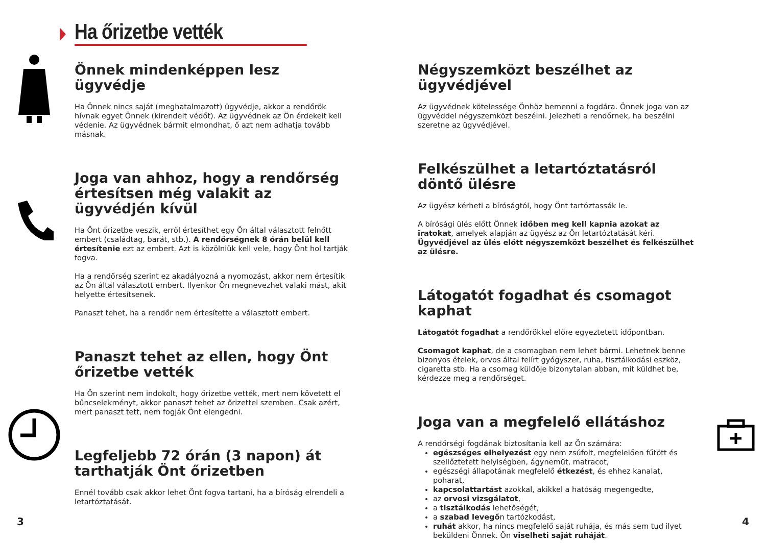Ha őrizetbe vették
Önnek mindenképpen lesz ügyvédje
Ha Önnek nincs saját (meghatalmazott) ügyvédje, akkor a rendőrök hívnak egyet Önnek (kirendelt védőt). Az ügyvédnek az Ön érdekeit kell védenie. Az ügyvédnek bármit elmondhat, ő azt nem adhatja tovább másnak.
Joga van ahhoz, hogy a rendőrség értesítsen még valakit az ügyvédjén kívül
Ha Önt őrizetbe veszik, erről értesíthet egy Ön által választott felnőtt embert (családtag, barát, stb.). A rendőrségnek 8 órán belül kell értesítenie ezt az embert. Azt is közölniük kell vele, hogy Önt hol tartják fogva.
Ha a rendőrség szerint ez akadályozná a nyomozást, akkor nem értesítik az Ön által választott embert. Ilyenkor Ön megnevezhet valaki mást, akit helyette értesítsenek.
Panaszt tehet, ha a rendőr nem értesítette a választott embert.
Panaszt tehet az ellen, hogy Önt őrizetbe vették
Ha Ön szerint nem indokolt, hogy őrizetbe vették, mert nem követett el bűncselekményt, akkor panaszt tehet az őrizettel szemben. Csak azért, mert panaszt tett, nem fogják Önt elengedni.
Legfeljebb 72 órán (3 napon) át tarthatják Önt őrizetben
Ennél tovább csak akkor lehet Önt fogva tartani, ha a bíróság elrendeli a letartóztatását.
Négyszemközt beszélhet az ügyvédjével
Az ügyvédnek kötelessége Önhöz bemenni a fogdára. Önnek joga van az ügyvéddel négyszemközt beszélni. Jelezheti a rendőrnek, ha beszélni szeretne az ügyvédjével.
Felkészülhet a letartóztatásról döntő ülésre
Az ügyész kérheti a bíróságtól, hogy Önt tartóztassák le.
A bírósági ülés előtt Önnek időben meg kell kapnia azokat az iratokat, amelyek alapján az ügyész az Ön letartóztatását kéri. Ügyvédjével az ülés előtt négyszemközt beszélhet és felkészülhet az ülésre.
Látogatót fogadhat és csomagot kaphat
Látogatót fogadhat a rendőrökkel előre egyeztetett időpontban.
Csomagot kaphat, de a csomagban nem lehet bármi. Lehetnek benne bizonyos ételek, orvos által felírt gyógyszer, ruha, tisztálkodási eszköz, cigaretta stb. Ha a csomag küldője bizonytalan abban, mit küldhet be, kérdezze meg a rendőrséget.
Joga van a megfelelő ellátáshoz
A rendőrségi fogdának biztosítania kell az Ön számára:
egészséges elhelyezést egy nem zsúfolt, megfelelően fűtött és szellőztetett helyiségben, ágyneműt, matracot,
egészségi állapotának megfelelő étkezést, és ehhez kanalat, poharat,
kapcsolattartást azokkal, akikkel a hatóság megengedte,
az orvosi vizsgálatot,
a tisztálkodás lehetőségét,
a szabad levegőn tartózkodást,
ruhát akkor, ha nincs megfelelő saját ruhája, és más sem tud ilyet beküldeni Önnek. Ön viselheti saját ruháját.
3 4